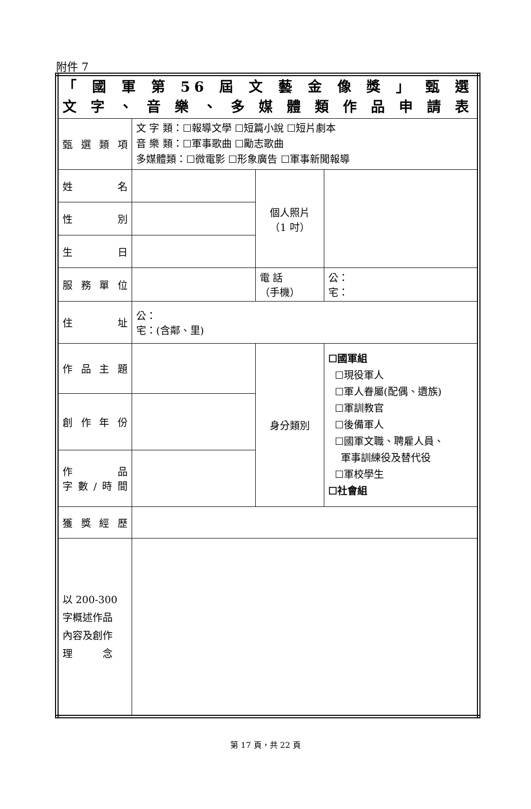附件 7
| 「國軍第56屆文藝金像獎」甄選 文字、音樂、多媒體類作品申請表 | | | |
| 甄選類項 | 文 字 類：☐報導文學 ☐短篇小說 ☐短片劇本 音 樂 類：☐軍事歌曲 ☐勵志歌曲 多媒體類：☐微電影 ☐形象廣告 ☐軍事新聞報導 | | |
| 姓 名 | | 個人照片 （1 吋） | |
| 性 別 | | | |
| 生 日 | | | |
| 服務單位 | | 電 話 （手機） | 公： 宅： |
| 住 址 | 公： 宅：(含鄰、里) | | |
| 作品主題 | | 身分類別 | ☐國軍組 ☐現役軍人 ☐軍人眷屬(配偶、遺族) ☐軍訓教官 ☐後備軍人 ☐國軍文職、聘雇人員、 軍事訓練役及替代役 ☐軍校學生 ☐社會組 |
| 創作年份 | | | |
| 作 品 字數/時間 | | | |
| 獲獎經歷 | | | |
| 以 200-300 字概述作品 內容及創作 理 念 | | | |
第 17 頁，共 22 頁